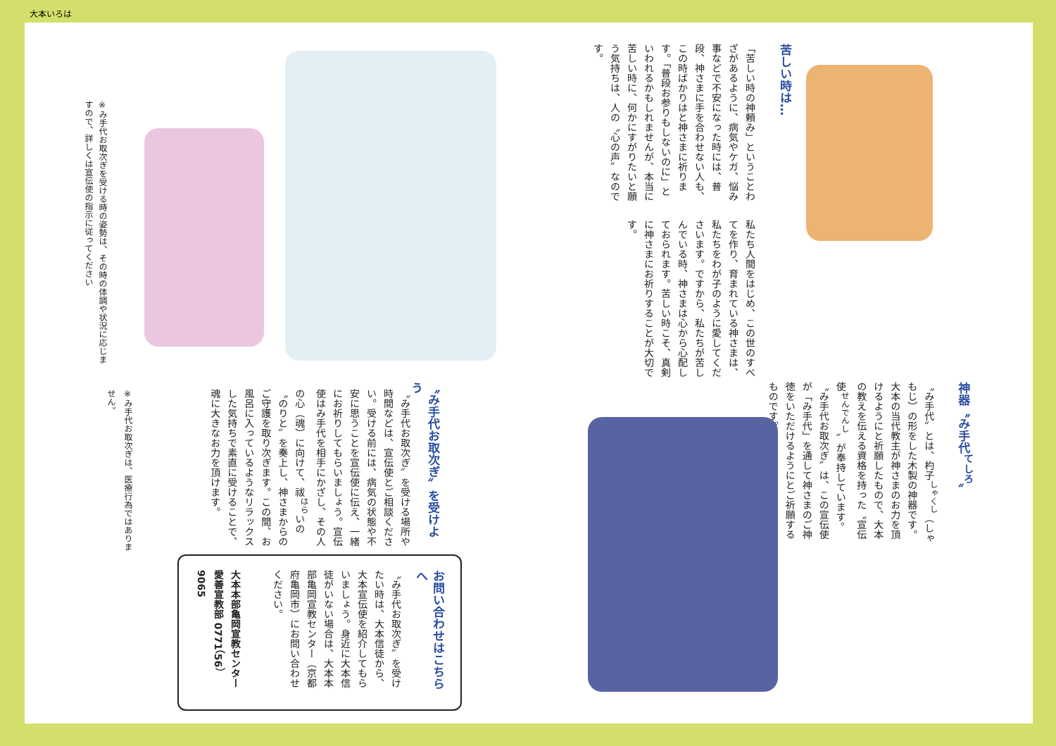大本いろは
苦しい時は…
「苦しい時の神頼み」ということわざがあるように、病気やケガ、悩み事などで不安になった時には、普段、神さまに手を合わせない人も、この時ばかりはと神さまに祈ります。「普段お参りもしないのに」といわれるかもしれませんが、本当に苦しい時に、何かにすがりたいと願う気持ちは、人の〝心の声〟なのです。
私たち人間をはじめ、この世のすべてを作り、育まれている神さまは、私たちをわが子のように愛してくださいます。ですから、私たちが苦しんでいる時、神さまは心から心配しておられます。苦しい時こそ、真剣に神さまにお祈りすることが大切です。
※み手代お取次ぎを受ける時の姿勢は、その時の体調や状況に応じますので、詳しくは宣伝使の指示に従ってください
神器〝み手代<sup>てしろ</sup>〟
〝み手代〟とは、杓子<sup>しゃくし</sup>（しゃもじ）の形をした木製の神器です。大本の当代教主が神さまのお力を頂けるようにと祈願したもので、大本の教えを伝える資格を持った〝宣伝使<sup>せんでんし</sup>〟が奉持しています。〝み手代お取次ぎ〟は、この宣伝使が「み手代」を通して神さまのご神徳をいただけるようにとご祈願するものです。
〝み手代お取次ぎ〟を受けよう
〝み手代お取次ぎ〟を受ける場所や時間などは、宣伝使とご相談ください。受ける前には、病気の状態や不安に思うことを宣伝使に伝え、一緒にお祈りしてもらいましょう。宣伝使はみ手代を相手にかざし、その人の心（魂）に向けて、祓<sup>はら</sup>いの〝のりと〟を奏上し、神さまからのご守護を取り次ぎます。この間、お風呂に入っているようなリラックスした気持ちで素直に受けることで、魂に大きなお力を頂けます。
※み手代お取次ぎは、医療行為ではありません。
お問い合わせはこちらへ
〝み手代お取次ぎ〟を受けたい時は、大本信徒から、大本宣伝使を紹介してもらいましょう。身近に大本信徒がいない場合は、大本本部亀岡宣教センター（京都府亀岡市）にお問い合わせください。
大本本部亀岡宣教センター 愛善宣教部 0771（56）9065